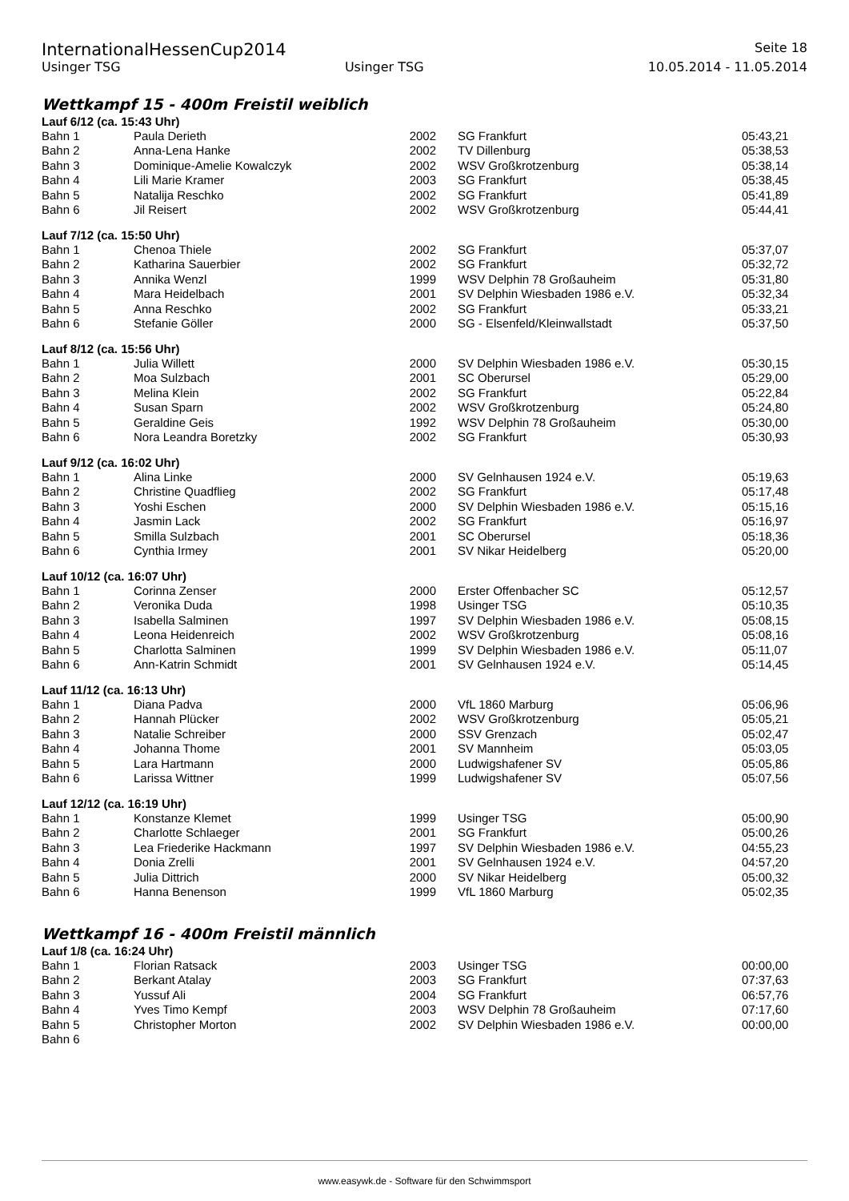InternationalHessenCup2014 Seite 18
Usinger TSG Usinger TSG 10.05.2014 - 11.05.2014
Wettkampf 15 - 400m Freistil weiblich
Lauf 6/12 (ca. 15:43 Uhr)
| Bahn 1 | Paula Derieth | 2002 | SG Frankfurt | 05:43,21 |
| Bahn 2 | Anna-Lena Hanke | 2002 | TV Dillenburg | 05:38,53 |
| Bahn 3 | Dominique-Amelie Kowalczyk | 2002 | WSV Großkrotzenburg | 05:38,14 |
| Bahn 4 | Lili Marie Kramer | 2003 | SG Frankfurt | 05:38,45 |
| Bahn 5 | Natalija Reschko | 2002 | SG Frankfurt | 05:41,89 |
| Bahn 6 | Jil Reisert | 2002 | WSV Großkrotzenburg | 05:44,41 |
Lauf 7/12 (ca. 15:50 Uhr)
| Bahn 1 | Chenoa Thiele | 2002 | SG Frankfurt | 05:37,07 |
| Bahn 2 | Katharina Sauerbier | 2002 | SG Frankfurt | 05:32,72 |
| Bahn 3 | Annika Wenzl | 1999 | WSV Delphin 78 Großauheim | 05:31,80 |
| Bahn 4 | Mara Heidelbach | 2001 | SV Delphin Wiesbaden 1986 e.V. | 05:32,34 |
| Bahn 5 | Anna Reschko | 2002 | SG Frankfurt | 05:33,21 |
| Bahn 6 | Stefanie Göller | 2000 | SG - Elsenfeld/Kleinwallstadt | 05:37,50 |
Lauf 8/12 (ca. 15:56 Uhr)
| Bahn 1 | Julia Willett | 2000 | SV Delphin Wiesbaden 1986 e.V. | 05:30,15 |
| Bahn 2 | Moa Sulzbach | 2001 | SC Oberursel | 05:29,00 |
| Bahn 3 | Melina Klein | 2002 | SG Frankfurt | 05:22,84 |
| Bahn 4 | Susan Sparn | 2002 | WSV Großkrotzenburg | 05:24,80 |
| Bahn 5 | Geraldine Geis | 1992 | WSV Delphin 78 Großauheim | 05:30,00 |
| Bahn 6 | Nora Leandra Boretzky | 2002 | SG Frankfurt | 05:30,93 |
Lauf 9/12 (ca. 16:02 Uhr)
| Bahn 1 | Alina Linke | 2000 | SV Gelnhausen 1924 e.V. | 05:19,63 |
| Bahn 2 | Christine Quadflieg | 2002 | SG Frankfurt | 05:17,48 |
| Bahn 3 | Yoshi Eschen | 2000 | SV Delphin Wiesbaden 1986 e.V. | 05:15,16 |
| Bahn 4 | Jasmin Lack | 2002 | SG Frankfurt | 05:16,97 |
| Bahn 5 | Smilla Sulzbach | 2001 | SC Oberursel | 05:18,36 |
| Bahn 6 | Cynthia Irmey | 2001 | SV Nikar Heidelberg | 05:20,00 |
Lauf 10/12 (ca. 16:07 Uhr)
| Bahn 1 | Corinna Zenser | 2000 | Erster Offenbacher SC | 05:12,57 |
| Bahn 2 | Veronika Duda | 1998 | Usinger TSG | 05:10,35 |
| Bahn 3 | Isabella Salminen | 1997 | SV Delphin Wiesbaden 1986 e.V. | 05:08,15 |
| Bahn 4 | Leona Heidenreich | 2002 | WSV Großkrotzenburg | 05:08,16 |
| Bahn 5 | Charlotta Salminen | 1999 | SV Delphin Wiesbaden 1986 e.V. | 05:11,07 |
| Bahn 6 | Ann-Katrin Schmidt | 2001 | SV Gelnhausen 1924 e.V. | 05:14,45 |
Lauf 11/12 (ca. 16:13 Uhr)
| Bahn 1 | Diana Padva | 2000 | VfL 1860 Marburg | 05:06,96 |
| Bahn 2 | Hannah Plücker | 2002 | WSV Großkrotzenburg | 05:05,21 |
| Bahn 3 | Natalie Schreiber | 2000 | SSV Grenzach | 05:02,47 |
| Bahn 4 | Johanna Thome | 2001 | SV Mannheim | 05:03,05 |
| Bahn 5 | Lara Hartmann | 2000 | Ludwigshafener SV | 05:05,86 |
| Bahn 6 | Larissa Wittner | 1999 | Ludwigshafener SV | 05:07,56 |
Lauf 12/12 (ca. 16:19 Uhr)
| Bahn 1 | Konstanze Klemet | 1999 | Usinger TSG | 05:00,90 |
| Bahn 2 | Charlotte Schlaeger | 2001 | SG Frankfurt | 05:00,26 |
| Bahn 3 | Lea Friederike Hackmann | 1997 | SV Delphin Wiesbaden 1986 e.V. | 04:55,23 |
| Bahn 4 | Donia Zrelli | 2001 | SV Gelnhausen 1924 e.V. | 04:57,20 |
| Bahn 5 | Julia Dittrich | 2000 | SV Nikar Heidelberg | 05:00,32 |
| Bahn 6 | Hanna Benenson | 1999 | VfL 1860 Marburg | 05:02,35 |
Wettkampf 16 - 400m Freistil männlich
Lauf 1/8 (ca. 16:24 Uhr)
| Bahn 1 | Florian Ratsack | 2003 | Usinger TSG | 00:00,00 |
| Bahn 2 | Berkant Atalay | 2003 | SG Frankfurt | 07:37,63 |
| Bahn 3 | Yussuf Ali | 2004 | SG Frankfurt | 06:57,76 |
| Bahn 4 | Yves Timo Kempf | 2003 | WSV Delphin 78 Großauheim | 07:17,60 |
| Bahn 5 | Christopher Morton | 2002 | SV Delphin Wiesbaden 1986 e.V. | 00:00,00 |
| Bahn 6 | | | | |
www.easywk.de - Software für den Schwimmsport